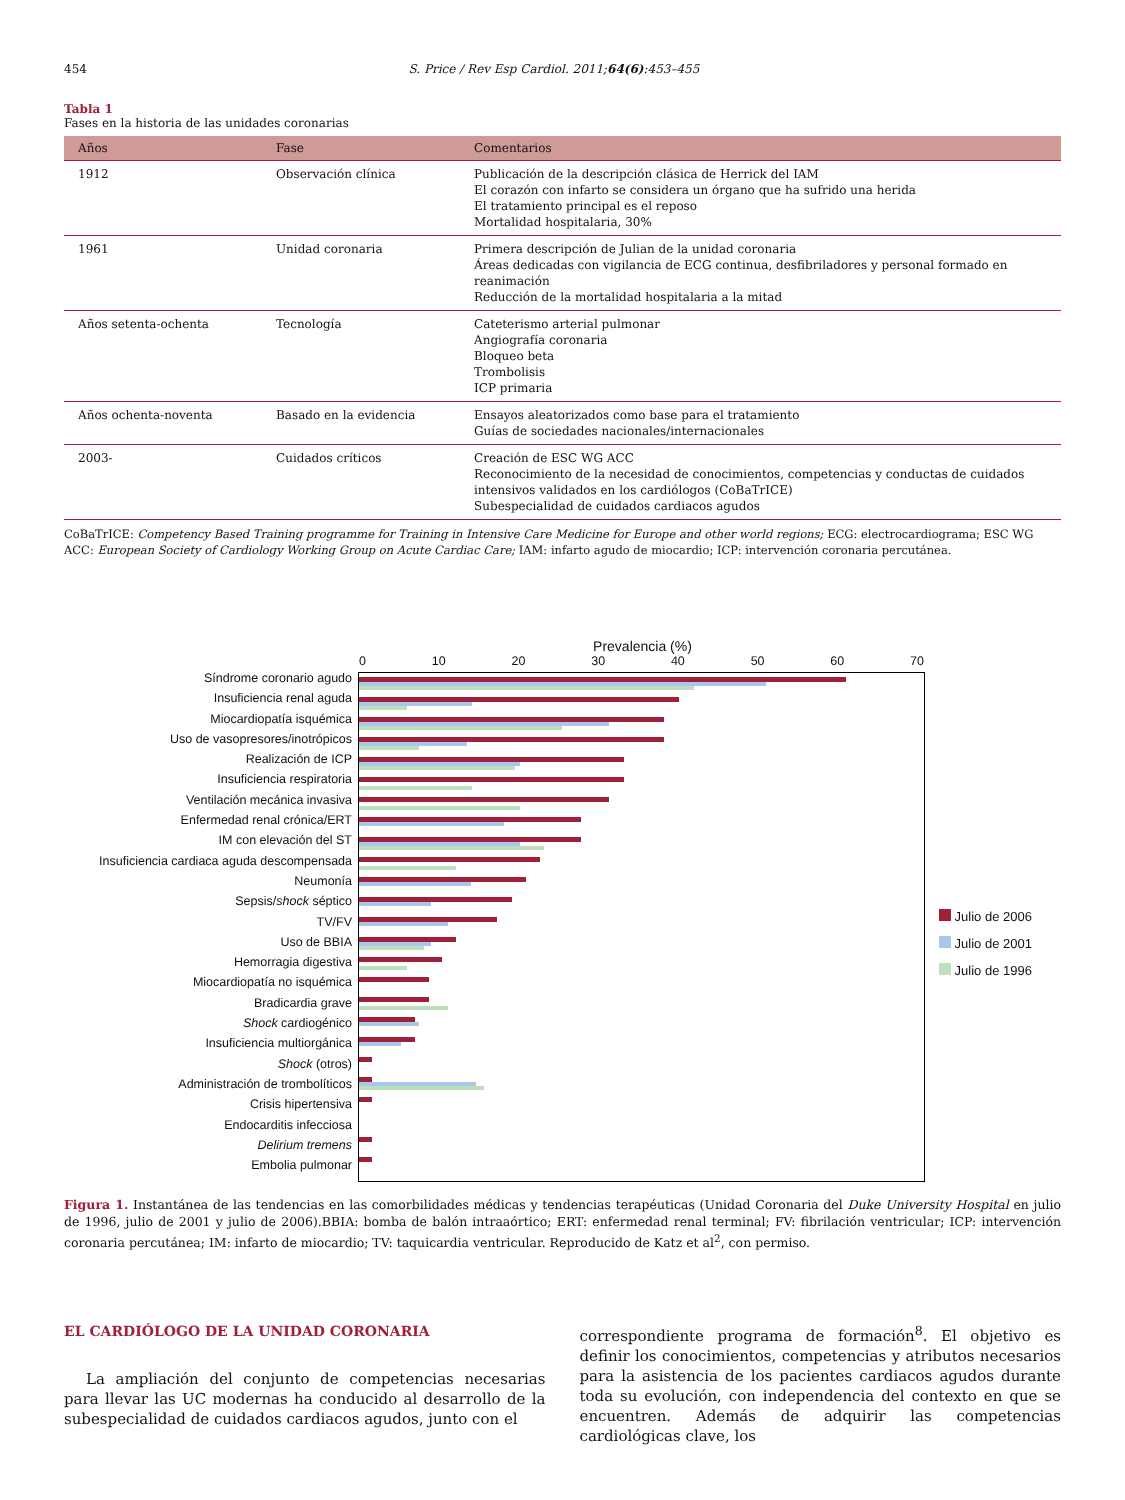454 S. Price / Rev Esp Cardiol. 2011;64(6):453–455
Tabla 1
Fases en la historia de las unidades coronarias
| Años | Fase | Comentarios |
| --- | --- | --- |
| 1912 | Observación clínica | Publicación de la descripción clásica de Herrick del IAM El corazón con infarto se considera un órgano que ha sufrido una herida El tratamiento principal es el reposo Mortalidad hospitalaria, 30% |
| 1961 | Unidad coronaria | Primera descripción de Julian de la unidad coronaria Áreas dedicadas con vigilancia de ECG continua, desfibriladores y personal formado en reanimación Reducción de la mortalidad hospitalaria a la mitad |
| Años setenta-ochenta | Tecnología | Cateterismo arterial pulmonar Angiografía coronaria Bloqueo beta Trombolisis ICP primaria |
| Años ochenta-noventa | Basado en la evidencia | Ensayos aleatorizados como base para el tratamiento Guías de sociedades nacionales/internacionales |
| 2003- | Cuidados críticos | Creación de ESC WG ACC Reconocimiento de la necesidad de conocimientos, competencias y conductas de cuidados intensivos validados en los cardiólogos (CoBaTrICE) Subespecialidad de cuidados cardiacos agudos |
CoBaTrICE: Competency Based Training programme for Training in Intensive Care Medicine for Europe and other world regions; ECG: electrocardiograma; ESC WG ACC: European Society of Cardiology Working Group on Acute Cardiac Care; IAM: infarto agudo de miocardio; ICP: intervención coronaria percutánea.
Prevalencia (%)
0 10 20 30 40 50 60 70
Síndrome coronario agudo
Insuficiencia renal aguda
Miocardiopatía isquémica
Uso de vasopresores/inotrópicos
Realización de ICP
Insuficiencia respiratoria
Ventilación mecánica invasiva
Enfermedad renal crónica/ERT
IM con elevación del ST
Insuficiencia cardiaca aguda descompensada
Neumonía
Sepsis/shock séptico
TV/FV
Uso de BBIA
Hemorragia digestiva
Miocardiopatía no isquémica
Bradicardia grave
Shock cardiogénico
Insuficiencia multiorgánica
Shock (otros)
Administración de trombolíticos
Crisis hipertensiva
Endocarditis infecciosa
Delirium tremens
Embolia pulmonar
Julio de 2006
Julio de 2001
Julio de 1996
Figura 1. Instantánea de las tendencias en las comorbilidades médicas y tendencias terapéuticas (Unidad Coronaria del Duke University Hospital en julio de 1996, julio de 2001 y julio de 2006).BBIA: bomba de balón intraaórtico; ERT: enfermedad renal terminal; FV: fibrilación ventricular; ICP: intervención coronaria percutánea; IM: infarto de miocardio; TV: taquicardia ventricular. Reproducido de Katz et al<sup>2</sup>, con permiso.
EL CARDIÓLOGO DE LA UNIDAD CORONARIA
La ampliación del conjunto de competencias necesarias para llevar las UC modernas ha conducido al desarrollo de la subespecialidad de cuidados cardiacos agudos, junto con el
correspondiente programa de formación<sup>8</sup>. El objetivo es definir los conocimientos, competencias y atributos necesarios para la asistencia de los pacientes cardiacos agudos durante toda su evolución, con independencia del contexto en que se encuentren. Además de adquirir las competencias cardiológicas clave, los